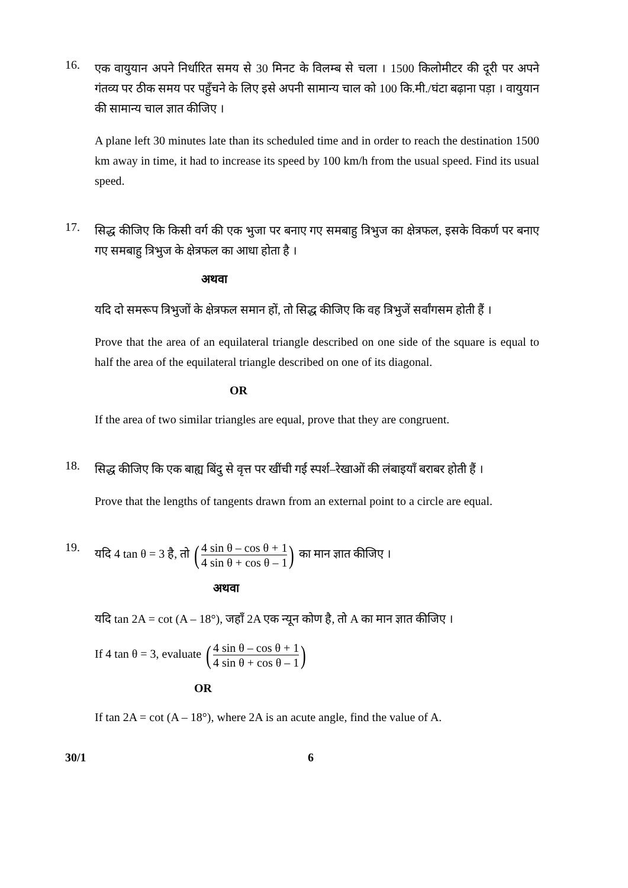16.
एक वायुयान अपने निर्धारित समय से 30 मिनट के विलम्ब से चला । 1500 किलोमीटर की दूरी पर अपने गंतव्य पर ठीक समय पर पहुँचने के लिए इसे अपनी सामान्य चाल को 100 कि.मी./घंटा बढ़ाना पड़ा । वायुयान की सामान्य चाल ज्ञात कीजिए ।
A plane left 30 minutes late than its scheduled time and in order to reach the destination 1500 km away in time, it had to increase its speed by 100 km/h from the usual speed. Find its usual speed.
17.
सिद्ध कीजिए कि किसी वर्ग की एक भुजा पर बनाए गए समबाहु त्रिभुज का क्षेत्रफल, इसके विकर्ण पर बनाए गए समबाहु त्रिभुज के क्षेत्रफल का आधा होता है ।
अथवा
यदि दो समरूप त्रिभुजों के क्षेत्रफल समान हों, तो सिद्ध कीजिए कि वह त्रिभुजें सर्वांगसम होती हैं ।
Prove that the area of an equilateral triangle described on one side of the square is equal to half the area of the equilateral triangle described on one of its diagonal.
OR
If the area of two similar triangles are equal, prove that they are congruent.
18.
सिद्ध कीजिए कि एक बाह्य बिंदु से वृत्त पर खींची गई स्पर्श–रेखाओं की लंबाइयाँ बराबर होती हैं ।
Prove that the lengths of tangents drawn from an external point to a circle are equal.
19.
यदि 4 tan θ = 3 है, तो (4 sin θ – cos θ + 1 4 sin θ + cos θ – 1) का मान ज्ञात कीजिए ।
अथवा
यदि tan 2A = cot (A – 18°), जहाँ 2A एक न्यून कोण है, तो A का मान ज्ञात कीजिए ।
If 4 tan θ = 3, evaluate (4 sin θ – cos θ + 1 4 sin θ + cos θ – 1)
OR
If tan 2A = cot (A – 18°), where 2A is an acute angle, find the value of A.
30/1 6